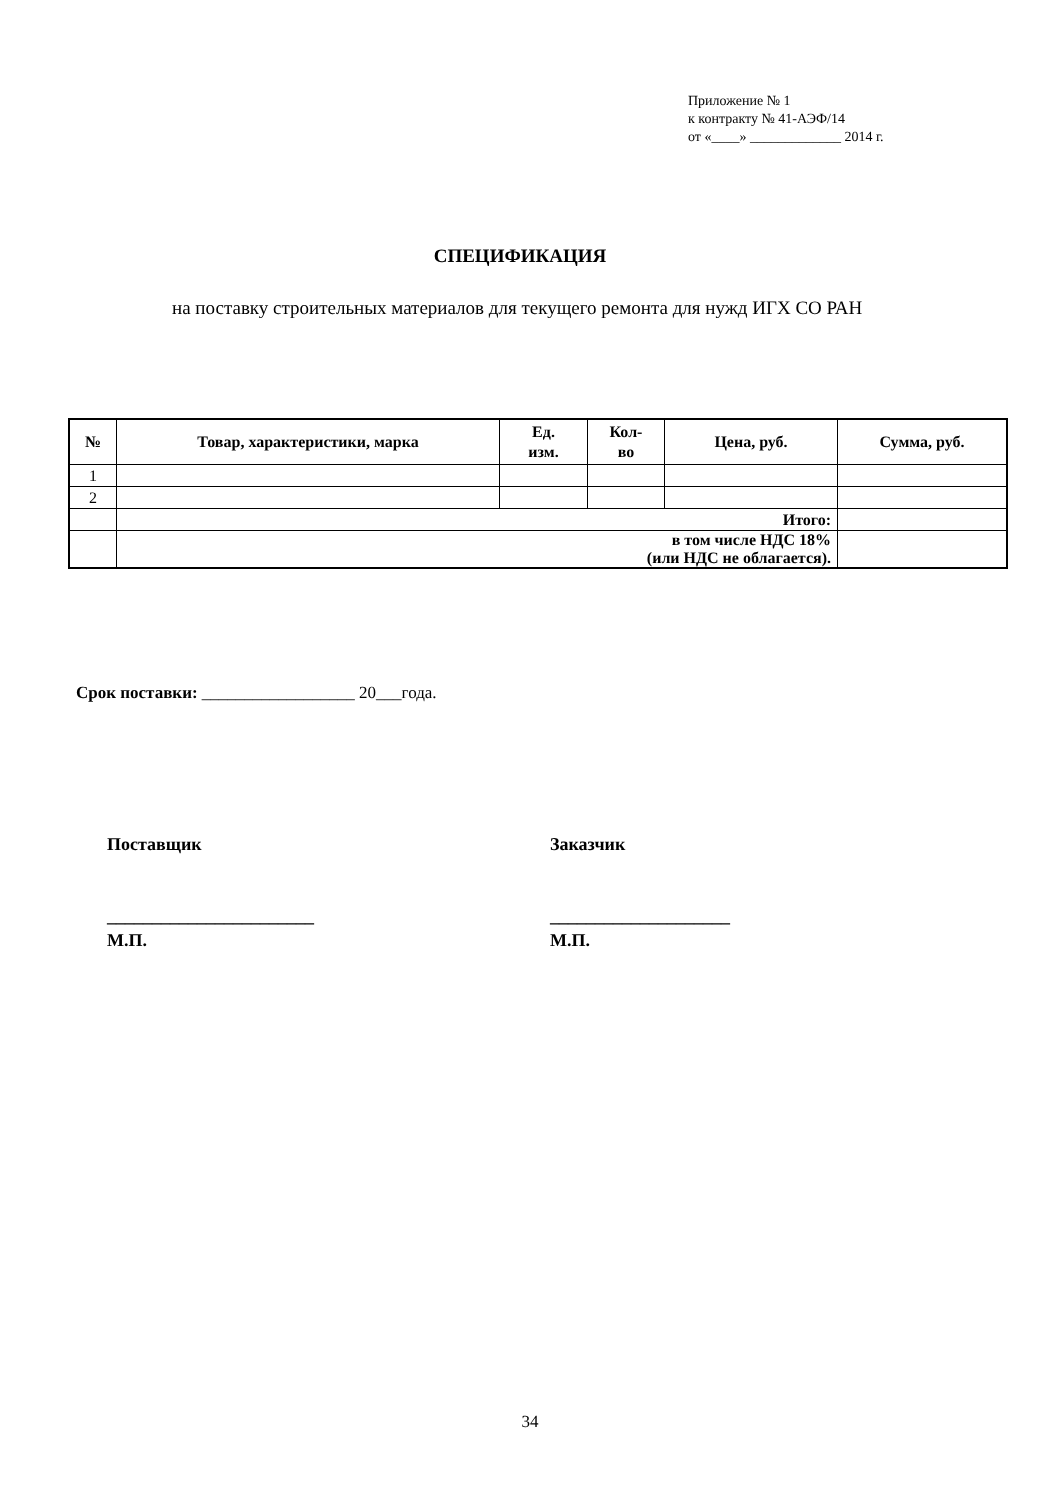Приложение № 1
к контракту № 41-АЭФ/14
от «____» _____________ 2014 г.
СПЕЦИФИКАЦИЯ
на поставку строительных материалов для текущего ремонта для нужд ИГХ СО РАН
| № | Товар, характеристики, марка | Ед. изм. | Кол- во | Цена, руб. | Сумма, руб. |
| --- | --- | --- | --- | --- | --- |
| 1 | | | | | |
| 2 | | | | | |
| | Итого: | | | | |
| | в том числе НДС 18% (или НДС не облагается). | | | | |
Срок поставки: __________________ 20___года.
Поставщик
_______________________
М.П.
Заказчик
____________________
М.П.
34